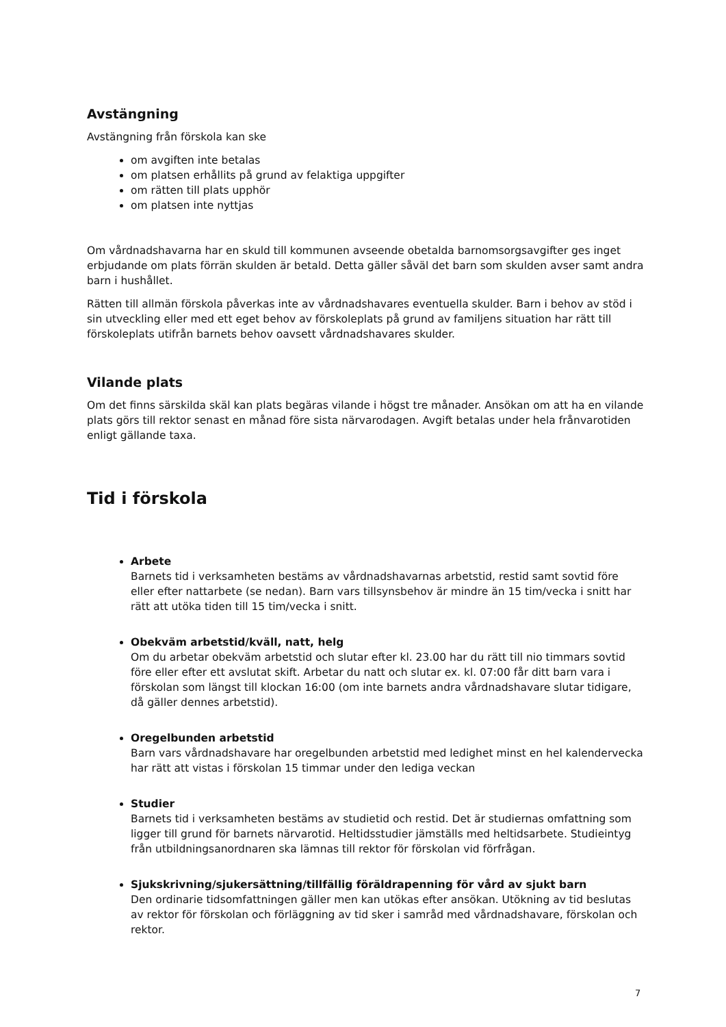Avstängning
Avstängning från förskola kan ske
om avgiften inte betalas
om platsen erhållits på grund av felaktiga uppgifter
om rätten till plats upphör
om platsen inte nyttjas
Om vårdnadshavarna har en skuld till kommunen avseende obetalda barnomsorgsavgifter ges inget erbjudande om plats förrän skulden är betald. Detta gäller såväl det barn som skulden avser samt andra barn i hushållet.
Rätten till allmän förskola påverkas inte av vårdnadshavares eventuella skulder. Barn i behov av stöd i sin utveckling eller med ett eget behov av förskoleplats på grund av familjens situation har rätt till förskoleplats utifrån barnets behov oavsett vårdnadshavares skulder.
Vilande plats
Om det finns särskilda skäl kan plats begäras vilande i högst tre månader. Ansökan om att ha en vilande plats görs till rektor senast en månad före sista närvarodagen. Avgift betalas under hela frånvarotiden enligt gällande taxa.
Tid i förskola
Arbete
Barnets tid i verksamheten bestäms av vårdnadshavarnas arbetstid, restid samt sovtid före eller efter nattarbete (se nedan). Barn vars tillsynsbehov är mindre än 15 tim/vecka i snitt har rätt att utöka tiden till 15 tim/vecka i snitt.
Obekväm arbetstid/kväll, natt, helg
Om du arbetar obekväm arbetstid och slutar efter kl. 23.00 har du rätt till nio timmars sovtid före eller efter ett avslutat skift. Arbetar du natt och slutar ex. kl. 07:00 får ditt barn vara i förskolan som längst till klockan 16:00 (om inte barnets andra vårdnadshavare slutar tidigare, då gäller dennes arbetstid).
Oregelbunden arbetstid
Barn vars vårdnadshavare har oregelbunden arbetstid med ledighet minst en hel kalendervecka har rätt att vistas i förskolan 15 timmar under den lediga veckan
Studier
Barnets tid i verksamheten bestäms av studietid och restid. Det är studiernas omfattning som ligger till grund för barnets närvarotid. Heltidsstudier jämställs med heltidsarbete. Studieintyg från utbildningsanordnaren ska lämnas till rektor för förskolan vid förfrågan.
Sjukskrivning/sjukersättning/tillfällig föräldrapenning för vård av sjukt barn
Den ordinarie tidsomfattningen gäller men kan utökas efter ansökan. Utökning av tid beslutas av rektor för förskolan och förläggning av tid sker i samråd med vårdnadshavare, förskolan och rektor.
7